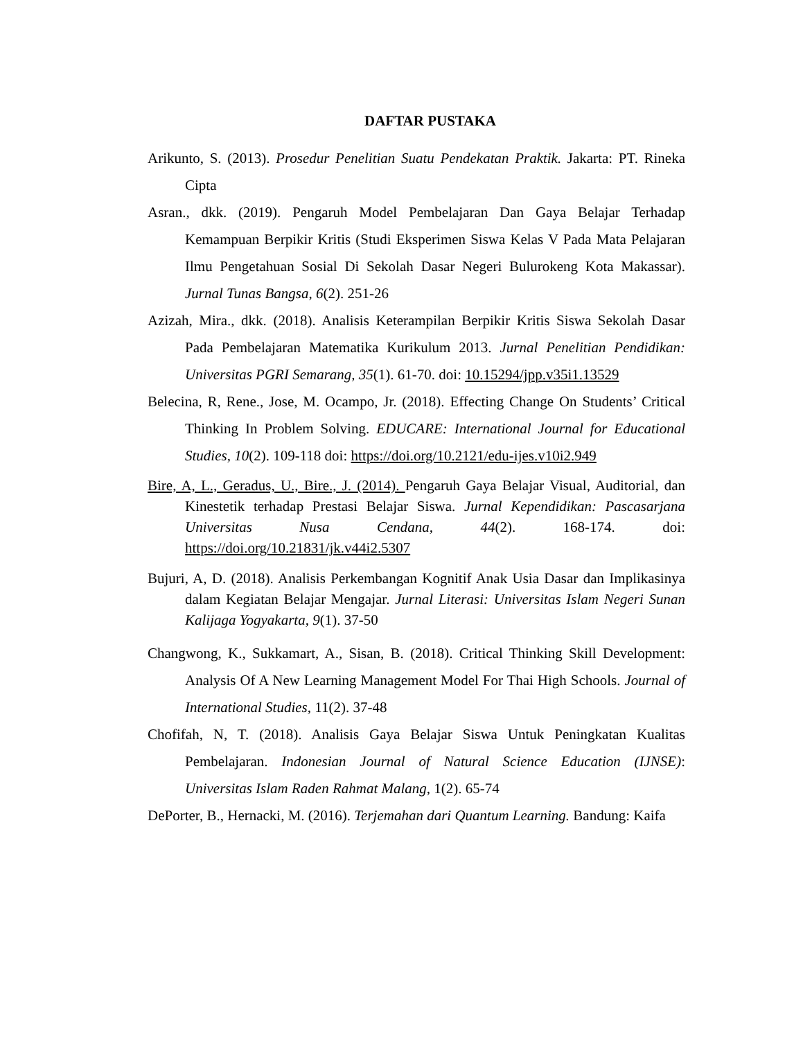DAFTAR PUSTAKA
Arikunto, S. (2013). Prosedur Penelitian Suatu Pendekatan Praktik. Jakarta: PT. Rineka Cipta
Asran., dkk. (2019). Pengaruh Model Pembelajaran Dan Gaya Belajar Terhadap Kemampuan Berpikir Kritis (Studi Eksperimen Siswa Kelas V Pada Mata Pelajaran Ilmu Pengetahuan Sosial Di Sekolah Dasar Negeri Bulurokeng Kota Makassar). Jurnal Tunas Bangsa, 6(2). 251-26
Azizah, Mira., dkk. (2018). Analisis Keterampilan Berpikir Kritis Siswa Sekolah Dasar Pada Pembelajaran Matematika Kurikulum 2013. Jurnal Penelitian Pendidikan: Universitas PGRI Semarang, 35(1). 61-70. doi: 10.15294/jpp.v35i1.13529
Belecina, R, Rene., Jose, M. Ocampo, Jr. (2018). Effecting Change On Students’ Critical Thinking In Problem Solving. EDUCARE: International Journal for Educational Studies, 10(2). 109-118 doi: https://doi.org/10.2121/edu-ijes.v10i2.949
Bire, A, L., Geradus, U., Bire., J. (2014). Pengaruh Gaya Belajar Visual, Auditorial, dan Kinestetik terhadap Prestasi Belajar Siswa. Jurnal Kependidikan: Pascasarjana Universitas Nusa Cendana, 44(2). 168-174. doi: https://doi.org/10.21831/jk.v44i2.5307
Bujuri, A, D. (2018). Analisis Perkembangan Kognitif Anak Usia Dasar dan Implikasinya dalam Kegiatan Belajar Mengajar. Jurnal Literasi: Universitas Islam Negeri Sunan Kalijaga Yogyakarta, 9(1). 37-50
Changwong, K., Sukkamart, A., Sisan, B. (2018). Critical Thinking Skill Development: Analysis Of A New Learning Management Model For Thai High Schools. Journal of International Studies, 11(2). 37-48
Chofifah, N, T. (2018). Analisis Gaya Belajar Siswa Untuk Peningkatan Kualitas Pembelajaran. Indonesian Journal of Natural Science Education (IJNSE): Universitas Islam Raden Rahmat Malang, 1(2). 65-74
DePorter, B., Hernacki, M. (2016). Terjemahan dari Quantum Learning. Bandung: Kaifa